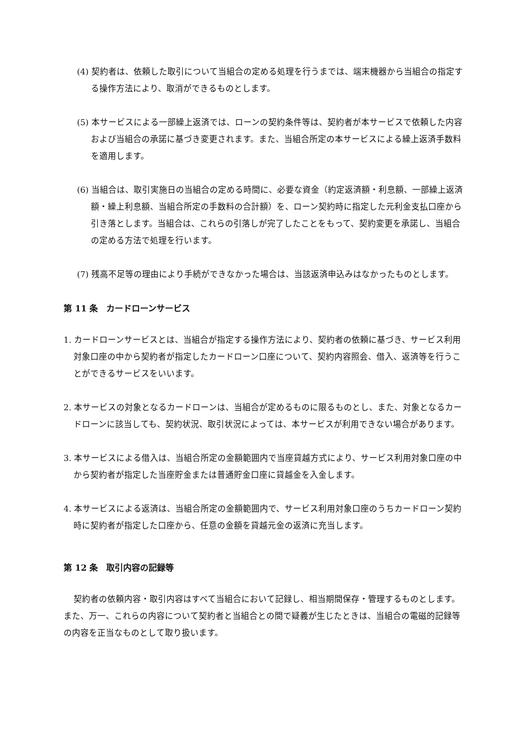(4) 契約者は、依頼した取引について当組合の定める処理を行うまでは、端末機器から当組合の指定する操作方法により、取消ができるものとします。
(5) 本サービスによる一部繰上返済では、ローンの契約条件等は、契約者が本サービスで依頼した内容および当組合の承諾に基づき変更されます。また、当組合所定の本サービスによる繰上返済手数料を適用します。
(6) 当組合は、取引実施日の当組合の定める時間に、必要な資金（約定返済額・利息額、一部繰上返済額・繰上利息額、当組合所定の手数料の合計額）を、ローン契約時に指定した元利金支払口座から引き落とします。当組合は、これらの引落しが完了したことをもって、契約変更を承諾し、当組合の定める方法で処理を行います。
(7) 残高不足等の理由により手続ができなかった場合は、当該返済申込みはなかったものとします。
第 11 条　カードローンサービス
1. カードローンサービスとは、当組合が指定する操作方法により、契約者の依頼に基づき、サービス利用対象口座の中から契約者が指定したカードローン口座について、契約内容照会、借入、返済等を行うことができるサービスをいいます。
2. 本サービスの対象となるカードローンは、当組合が定めるものに限るものとし、また、対象となるカードローンに該当しても、契約状況、取引状況によっては、本サービスが利用できない場合があります。
3. 本サービスによる借入は、当組合所定の金額範囲内で当座貸越方式により、サービス利用対象口座の中から契約者が指定した当座貯金または普通貯金口座に貸越金を入金します。
4. 本サービスによる返済は、当組合所定の金額範囲内で、サービス利用対象口座のうちカードローン契約時に契約者が指定した口座から、任意の金額を貸越元金の返済に充当します。
第 12 条　取引内容の記録等
契約者の依頼内容・取引内容はすべて当組合において記録し、相当期間保存・管理するものとします。 また、万一、これらの内容について契約者と当組合との間で疑義が生じたときは、当組合の電磁的記録等の内容を正当なものとして取り扱います。